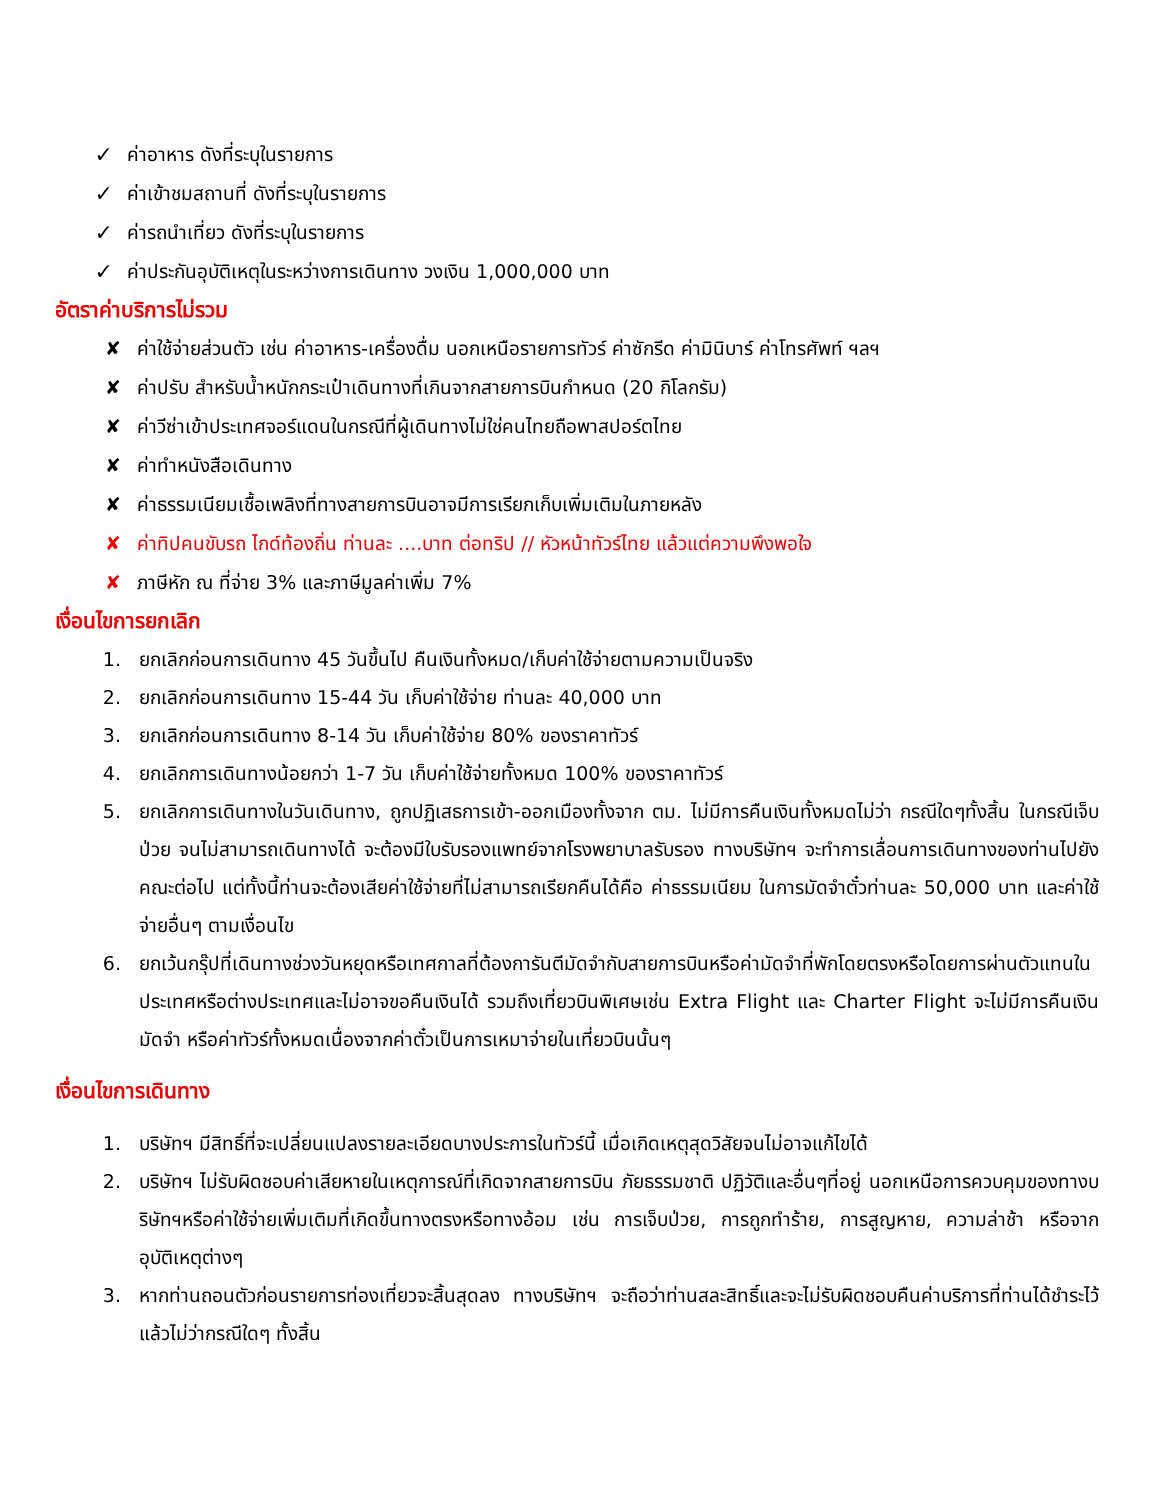✓ ค่าอาหาร ดังที่ระบุในรายการ
✓ ค่าเข้าชมสถานที่ ดังที่ระบุในรายการ
✓ ค่ารถนำเที่ยว ดังที่ระบุในรายการ
✓ ค่าประกันอุบัติเหตุในระหว่างการเดินทาง วงเงิน 1,000,000 บาท
อัตราค่าบริการไม่รวม
✘ ค่าใช้จ่ายส่วนตัว เช่น ค่าอาหาร-เครื่องดื่ม นอกเหนือรายการทัวร์ ค่าซักรีด ค่ามินิบาร์ ค่าโทรศัพท์ ฯลฯ
✘ ค่าปรับ สำหรับน้ำหนักกระเป๋าเดินทางที่เกินจากสายการบินกำหนด (20 กิโลกรัม)
✘ ค่าวีซ่าเข้าประเทศจอร์แดนในกรณีที่ผู้เดินทางไม่ใช่คนไทยถือพาสปอร์ตไทย
✘ ค่าทำหนังสือเดินทาง
✘ ค่าธรรมเนียมเชื้อเพลิงที่ทางสายการบินอาจมีการเรียกเก็บเพิ่มเติมในภายหลัง
✘ ค่าทิปคนขับรถ ไกด์ท้องถิ่น ท่านละ ....บาท ต่อทริป // หัวหน้าทัวร์ไทย แล้วแต่ความพึงพอใจ
✘ ภาษีหัก ณ ที่จ่าย 3% และภาษีมูลค่าเพิ่ม 7%
เงื่อนไขการยกเลิก
1. ยกเลิกก่อนการเดินทาง 45 วันขึ้นไป คืนเงินทั้งหมด/เก็บค่าใช้จ่ายตามความเป็นจริง
2. ยกเลิกก่อนการเดินทาง 15-44 วัน เก็บค่าใช้จ่าย ท่านละ 40,000 บาท
3. ยกเลิกก่อนการเดินทาง 8-14 วัน เก็บค่าใช้จ่าย 80% ของราคาทัวร์
4. ยกเลิกการเดินทางน้อยกว่า 1-7 วัน เก็บค่าใช้จ่ายทั้งหมด 100% ของราคาทัวร์
5. ยกเลิกการเดินทางในวันเดินทาง, ถูกปฏิเสธการเข้า-ออกเมืองทั้งจาก ตม. ไม่มีการคืนเงินทั้งหมดไม่ว่า กรณีใดๆทั้งสิ้น ในกรณีเจ็บป่วย จนไม่สามารถเดินทางได้ จะต้องมีใบรับรองแพทย์จากโรงพยาบาลรับรอง ทางบริษัทฯ จะทำการเลื่อนการเดินทางของท่านไปยังคณะต่อไป แต่ทั้งนี้ท่านจะต้องเสียค่าใช้จ่ายที่ไม่สามารถเรียกคืนได้คือ ค่าธรรมเนียม ในการมัดจำตั๋วท่านละ 50,000 บาท และค่าใช้จ่ายอื่นๆ ตามเงื่อนไข
6. ยกเว้นกรุ๊ปที่เดินทางช่วงวันหยุดหรือเทศกาลที่ต้องการันตีมัดจำกับสายการบินหรือค่ามัดจำที่พักโดยตรงหรือโดยการผ่านตัวแทนในประเทศหรือต่างประเทศและไม่อาจขอคืนเงินได้ รวมถึงเที่ยวบินพิเศษเช่น Extra Flight และ Charter Flight จะไม่มีการคืนเงินมัดจำ หรือค่าทัวร์ทั้งหมดเนื่องจากค่าตั๋วเป็นการเหมาจ่ายในเที่ยวบินนั้นๆ
เงื่อนไขการเดินทาง
1. บริษัทฯ มีสิทธิ์ที่จะเปลี่ยนแปลงรายละเอียดบางประการในทัวร์นี้ เมื่อเกิดเหตุสุดวิสัยจนไม่อาจแก้ไขได้
2. บริษัทฯ ไม่รับผิดชอบค่าเสียหายในเหตุการณ์ที่เกิดจากสายการบิน ภัยธรรมชาติ ปฏิวัติและอื่นๆที่อยู่ นอกเหนือการควบคุมของทางบริษัทฯหรือค่าใช้จ่ายเพิ่มเติมที่เกิดขึ้นทางตรงหรือทางอ้อม เช่น การเจ็บป่วย, การถูกทำร้าย, การสูญหาย, ความล่าช้า หรือจากอุบัติเหตุต่างๆ
3. หากท่านถอนตัวก่อนรายการท่องเที่ยวจะสิ้นสุดลง ทางบริษัทฯ จะถือว่าท่านสละสิทธิ์และจะไม่รับผิดชอบคืนค่าบริการที่ท่านได้ชำระไว้แล้วไม่ว่ากรณีใดๆ ทั้งสิ้น